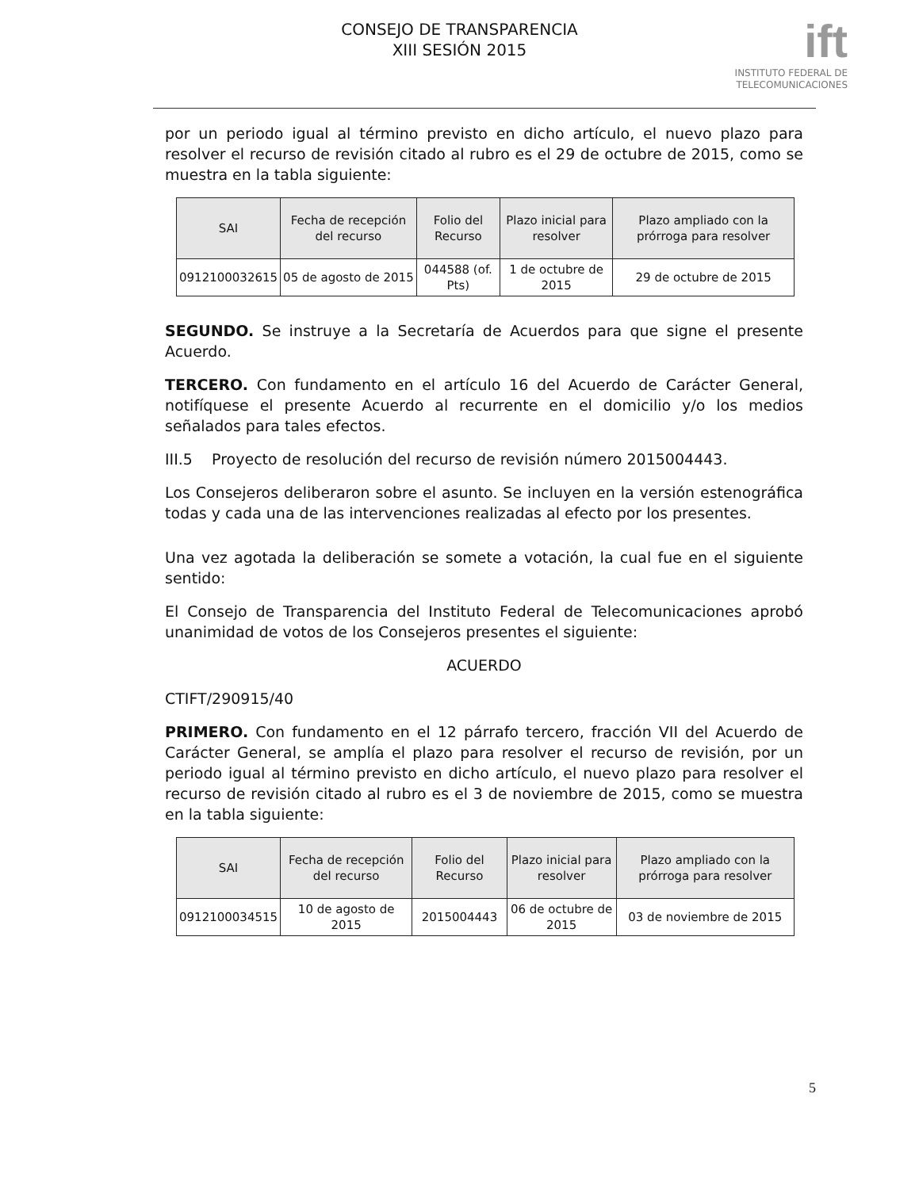CONSEJO DE TRANSPARENCIA
XIII SESIÓN 2015
ift
INSTITUTO FEDERAL DE
TELECOMUNICACIONES
por un periodo igual al término previsto en dicho artículo, el nuevo plazo para resolver el recurso de revisión citado al rubro es el 29 de octubre de 2015, como se muestra en la tabla siguiente:
| SAI | Fecha de recepción del recurso | Folio del Recurso | Plazo inicial para resolver | Plazo ampliado con la prórroga para resolver |
| --- | --- | --- | --- | --- |
| 0912100032615 | 05 de agosto de 2015 | 044588 (of. Pts) | 1 de octubre de 2015 | 29 de octubre de 2015 |
SEGUNDO. Se instruye a la Secretaría de Acuerdos para que signe el presente Acuerdo.
TERCERO. Con fundamento en el artículo 16 del Acuerdo de Carácter General, notifíquese el presente Acuerdo al recurrente en el domicilio y/o los medios señalados para tales efectos.
III.5 Proyecto de resolución del recurso de revisión número 2015004443.
Los Consejeros deliberaron sobre el asunto. Se incluyen en la versión estenográfica todas y cada una de las intervenciones realizadas al efecto por los presentes.
Una vez agotada la deliberación se somete a votación, la cual fue en el siguiente sentido:
El Consejo de Transparencia del Instituto Federal de Telecomunicaciones aprobó unanimidad de votos de los Consejeros presentes el siguiente:
ACUERDO
CTIFT/290915/40
PRIMERO. Con fundamento en el 12 párrafo tercero, fracción VII del Acuerdo de Carácter General, se amplía el plazo para resolver el recurso de revisión, por un periodo igual al término previsto en dicho artículo, el nuevo plazo para resolver el recurso de revisión citado al rubro es el 3 de noviembre de 2015, como se muestra en la tabla siguiente:
| SAI | Fecha de recepción del recurso | Folio del Recurso | Plazo inicial para resolver | Plazo ampliado con la prórroga para resolver |
| --- | --- | --- | --- | --- |
| 0912100034515 | 10 de agosto de 2015 | 2015004443 | 06 de octubre de 2015 | 03 de noviembre de 2015 |
5